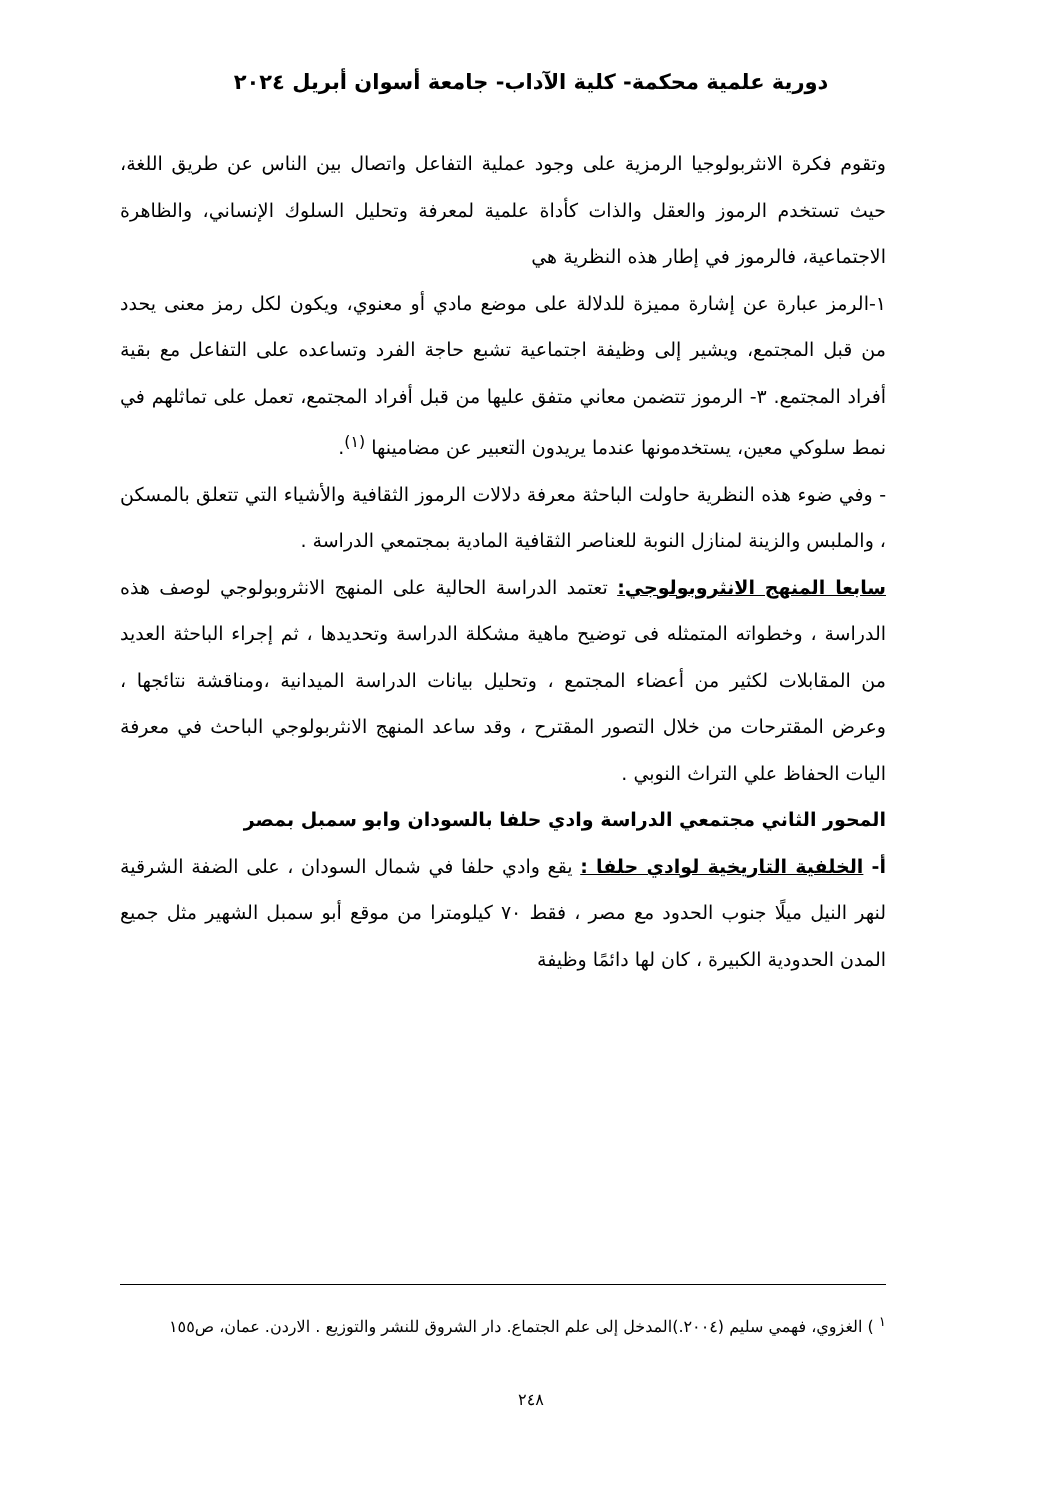دورية علمية محكمة- كلية الآداب- جامعة أسوان أبريل ٢٠٢٤
وتقوم فكرة الانثربولوجيا الرمزية على وجود عملية التفاعل واتصال بين الناس عن طريق اللغة، حيث تستخدم الرموز والعقل والذات كأداة علمية لمعرفة وتحليل السلوك الإنساني، والظاهرة الاجتماعية، فالرموز في إطار هذه النظرية هي
١-الرمز عبارة عن إشارة مميزة للدلالة على موضع مادي أو معنوي، ويكون لكل رمز معنى يحدد من قبل المجتمع، ويشير إلى وظيفة اجتماعية تشبع حاجة الفرد وتساعده على التفاعل مع بقية أفراد المجتمع. ٣- الرموز تتضمن معاني متفق عليها من قبل أفراد المجتمع، تعمل على تماثلهم في نمط سلوكي معين، يستخدمونها عندما يريدون التعبير عن مضامينها <sup>(١)</sup>.
- وفي ضوء هذه النظرية حاولت الباحثة معرفة دلالات الرموز الثقافية والأشياء التي تتعلق بالمسكن ، والملبس والزينة لمنازل النوبة للعناصر الثقافية المادية بمجتمعي الدراسة .
سابعا المنهج الانثروبولوجي: تعتمد الدراسة الحالية على المنهج الانثروبولوجي لوصف هذه الدراسة ، وخطواته المتمثله فى توضيح ماهية مشكلة الدراسة وتحديدها ، ثم إجراء الباحثة العديد من المقابلات لكثير من أعضاء المجتمع ، وتحليل بيانات الدراسة الميدانية ،ومناقشة نتائجها ، وعرض المقترحات من خلال التصور المقترح ، وقد ساعد المنهج الانثربولوجي الباحث في معرفة اليات الحفاظ علي التراث النوبي .
المحور الثاني مجتمعي الدراسة وادي حلفا بالسودان وابو سمبل بمصر
أ- الخلفية التاريخية لوادي حلفا : يقع وادي حلفا في شمال السودان ، على الضفة الشرقية لنهر النيل ميلًا جنوب الحدود مع مصر ، فقط ٧٠ كيلومترا من موقع أبو سمبل الشهير مثل جميع المدن الحدودية الكبيرة ، كان لها دائمًا وظيفة
<sup>١</sup> ) الغزوي، فهمي سليم (٢٠٠٤.)المدخل إلى علم الجتماع. دار الشروق للنشر والتوزيع . الاردن. عمان، ص١٥٥
٢٤٨